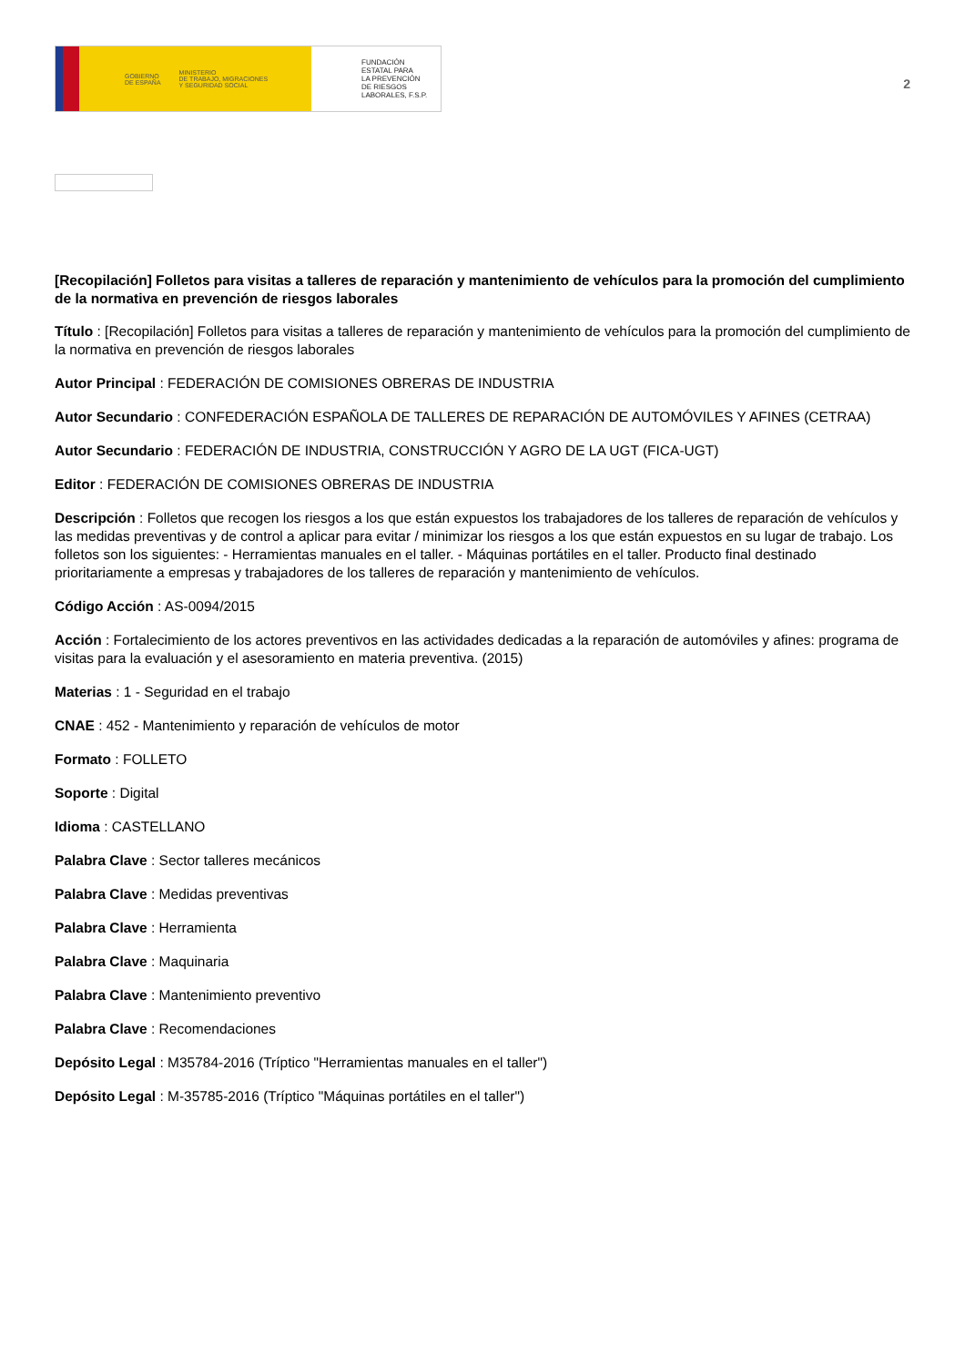GOBIERNO
DE ESPAÑA MINISTERIO
DE TRABAJO, MIGRACIONES
Y SEGURIDAD SOCIAL
FUNDACIÓN
ESTATAL PARA
LA PREVENCIÓN
DE RIESGOS
LABORALES, F.S.P.
2
[Recopilación] Folletos para visitas a talleres de reparación y mantenimiento de vehículos para la promoción del cumplimiento de la normativa en prevención de riesgos laborales
Título : [Recopilación] Folletos para visitas a talleres de reparación y mantenimiento de vehículos para la promoción del cumplimiento de la normativa en prevención de riesgos laborales
Autor Principal : FEDERACIÓN DE COMISIONES OBRERAS DE INDUSTRIA
Autor Secundario : CONFEDERACIÓN ESPAÑOLA DE TALLERES DE REPARACIÓN DE AUTOMÓVILES Y AFINES (CETRAA)
Autor Secundario : FEDERACIÓN DE INDUSTRIA, CONSTRUCCIÓN Y AGRO DE LA UGT (FICA-UGT)
Editor : FEDERACIÓN DE COMISIONES OBRERAS DE INDUSTRIA
Descripción : Folletos que recogen los riesgos a los que están expuestos los trabajadores de los talleres de reparación de vehículos y las medidas preventivas y de control a aplicar para evitar / minimizar los riesgos a los que están expuestos en su lugar de trabajo. Los folletos son los siguientes: - Herramientas manuales en el taller. - Máquinas portátiles en el taller. Producto final destinado prioritariamente a empresas y trabajadores de los talleres de reparación y mantenimiento de vehículos.
Código Acción : AS-0094/2015
Acción : Fortalecimiento de los actores preventivos en las actividades dedicadas a la reparación de automóviles y afines: programa de visitas para la evaluación y el asesoramiento en materia preventiva. (2015)
Materias : 1 - Seguridad en el trabajo
CNAE : 452 - Mantenimiento y reparación de vehículos de motor
Formato : FOLLETO
Soporte : Digital
Idioma : CASTELLANO
Palabra Clave : Sector talleres mecánicos
Palabra Clave : Medidas preventivas
Palabra Clave : Herramienta
Palabra Clave : Maquinaria
Palabra Clave : Mantenimiento preventivo
Palabra Clave : Recomendaciones
Depósito Legal : M35784-2016 (Tríptico "Herramientas manuales en el taller")
Depósito Legal : M-35785-2016 (Tríptico "Máquinas portátiles en el taller")